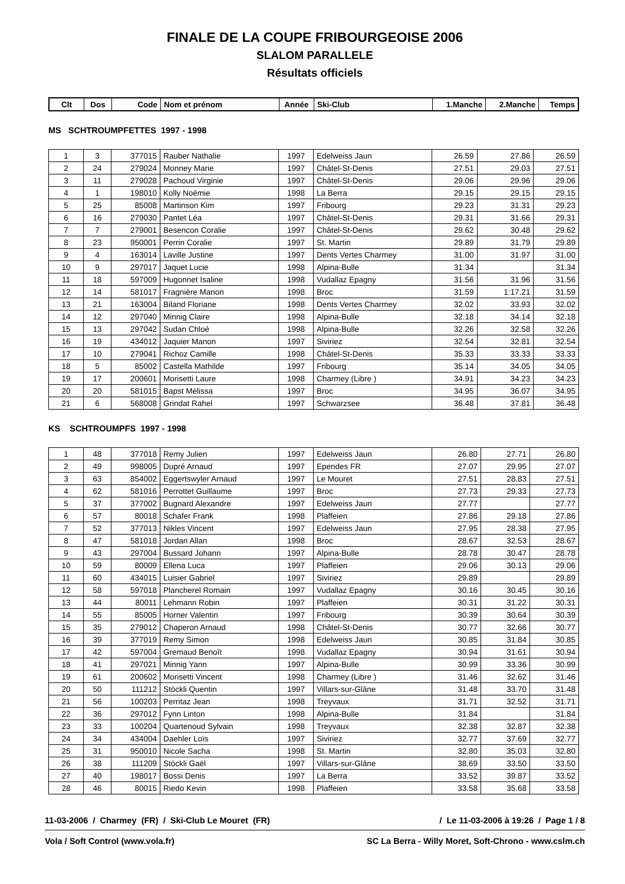FINALE DE LA COUPE FRIBOURGEOISE 2006
SLALOM PARALLELE
Résultats officiels
| Clt | Dos | Code | Nom et prénom | Année | Ski-Club | 1.Manche | 2.Manche | Temps |
| --- | --- | --- | --- | --- | --- | --- | --- | --- |
MS SCHTROUMPFETTES 1997 - 1998
| 1 | 3 | 377015 | Rauber Nathalie | 1997 | Edelweiss Jaun | 26.59 | 27.86 | 26.59 |
| 2 | 24 | 279024 | Monney Marie | 1997 | Châtel-St-Denis | 27.51 | 29.03 | 27.51 |
| 3 | 11 | 279028 | Pachoud Virginie | 1997 | Châtel-St-Denis | 29.06 | 29.96 | 29.06 |
| 4 | 1 | 198010 | Kolly Noémie | 1998 | La Berra | 29.15 | 29.15 | 29.15 |
| 5 | 25 | 85008 | Martinson Kim | 1997 | Fribourg | 29.23 | 31.31 | 29.23 |
| 6 | 16 | 279030 | Pantet Léa | 1997 | Châtel-St-Denis | 29.31 | 31.66 | 29.31 |
| 7 | 7 | 279001 | Besencon Coralie | 1997 | Châtel-St-Denis | 29.62 | 30.48 | 29.62 |
| 8 | 23 | 950001 | Perrin Coralie | 1997 | St. Martin | 29.89 | 31.79 | 29.89 |
| 9 | 4 | 163014 | Laville Justine | 1997 | Dents Vertes Charmey | 31.00 | 31.97 | 31.00 |
| 10 | 9 | 297017 | Jaquet Lucie | 1998 | Alpina-Bulle | 31.34 | | 31.34 |
| 11 | 18 | 597009 | Hugonnet Isaline | 1998 | Vudallaz Epagny | 31.56 | 31.96 | 31.56 |
| 12 | 14 | 581017 | Fragnière Manon | 1998 | Broc | 31.59 | 1:17.21 | 31.59 |
| 13 | 21 | 163004 | Biland Floriane | 1998 | Dents Vertes Charmey | 32.02 | 33.93 | 32.02 |
| 14 | 12 | 297040 | Minnig Claire | 1998 | Alpina-Bulle | 32.18 | 34.14 | 32.18 |
| 15 | 13 | 297042 | Sudan Chloé | 1998 | Alpina-Bulle | 32.26 | 32.58 | 32.26 |
| 16 | 19 | 434012 | Jaquier Manon | 1997 | Siviriez | 32.54 | 32.81 | 32.54 |
| 17 | 10 | 279041 | Richoz Camille | 1998 | Châtel-St-Denis | 35.33 | 33.33 | 33.33 |
| 18 | 5 | 85002 | Castella Mathilde | 1997 | Fribourg | 35.14 | 34.05 | 34.05 |
| 19 | 17 | 200601 | Morisetti Laure | 1998 | Charmey (Libre ) | 34.91 | 34.23 | 34.23 |
| 20 | 20 | 581015 | Bapst Mélissa | 1997 | Broc | 34.95 | 36.07 | 34.95 |
| 21 | 6 | 568008 | Grindat Rahel | 1997 | Schwarzsee | 36.48 | 37.81 | 36.48 |
KS SCHTROUMPFS 1997 - 1998
| 1 | 48 | 377018 | Remy Julien | 1997 | Edelweiss Jaun | 26.80 | 27.71 | 26.80 |
| 2 | 49 | 998005 | Dupré Arnaud | 1997 | Ependes FR | 27.07 | 29.95 | 27.07 |
| 3 | 63 | 854002 | Eggertswyler Arnaud | 1997 | Le Mouret | 27.51 | 28.83 | 27.51 |
| 4 | 62 | 581016 | Perrottet Guillaume | 1997 | Broc | 27.73 | 29.33 | 27.73 |
| 5 | 37 | 377002 | Bugnard Alexandre | 1997 | Edelweiss Jaun | 27.77 | | 27.77 |
| 6 | 57 | 80018 | Schafer Frank | 1998 | Plaffeien | 27.86 | 29.18 | 27.86 |
| 7 | 52 | 377013 | Nikles Vincent | 1997 | Edelweiss Jaun | 27.95 | 28.38 | 27.95 |
| 8 | 47 | 581018 | Jordan Allan | 1998 | Broc | 28.67 | 32.53 | 28.67 |
| 9 | 43 | 297004 | Bussard Johann | 1997 | Alpina-Bulle | 28.78 | 30.47 | 28.78 |
| 10 | 59 | 80009 | Ellena Luca | 1997 | Plaffeien | 29.06 | 30.13 | 29.06 |
| 11 | 60 | 434015 | Luisier Gabriel | 1997 | Siviriez | 29.89 | | 29.89 |
| 12 | 58 | 597018 | Plancherel Romain | 1997 | Vudallaz Epagny | 30.16 | 30.45 | 30.16 |
| 13 | 44 | 80011 | Lehmann Robin | 1997 | Plaffeien | 30.31 | 31.22 | 30.31 |
| 14 | 55 | 85005 | Horner Valentin | 1997 | Fribourg | 30.39 | 30.64 | 30.39 |
| 15 | 35 | 279012 | Chaperon Arnaud | 1998 | Châtel-St-Denis | 30.77 | 32.66 | 30.77 |
| 16 | 39 | 377019 | Remy Simon | 1998 | Edelweiss Jaun | 30.85 | 31.84 | 30.85 |
| 17 | 42 | 597004 | Gremaud Benoît | 1998 | Vudallaz Epagny | 30.94 | 31.61 | 30.94 |
| 18 | 41 | 297021 | Minnig Yann | 1997 | Alpina-Bulle | 30.99 | 33.36 | 30.99 |
| 19 | 61 | 200602 | Morisetti Vincent | 1998 | Charmey (Libre ) | 31.46 | 32.62 | 31.46 |
| 20 | 50 | 111212 | Stöckli Quentin | 1997 | Villars-sur-Glâne | 31.48 | 33.70 | 31.48 |
| 21 | 56 | 100203 | Perritaz Jean | 1998 | Treyvaux | 31.71 | 32.52 | 31.71 |
| 22 | 36 | 297012 | Fynn Linton | 1998 | Alpina-Bulle | 31.84 | | 31.84 |
| 23 | 33 | 100204 | Quartenoud Sylvain | 1998 | Treyvaux | 32.38 | 32.87 | 32.38 |
| 24 | 34 | 434004 | Daehler Loïs | 1997 | Siviriez | 32.77 | 37.69 | 32.77 |
| 25 | 31 | 950010 | Nicole Sacha | 1998 | St. Martin | 32.80 | 35.03 | 32.80 |
| 26 | 38 | 111209 | Stöckli Gaël | 1997 | Villars-sur-Glâne | 38.69 | 33.50 | 33.50 |
| 27 | 40 | 198017 | Bossi Denis | 1997 | La Berra | 33.52 | 39.87 | 33.52 |
| 28 | 46 | 80015 | Riedo Kevin | 1998 | Plaffeien | 33.58 | 35.68 | 33.58 |
11-03-2006 / Charmey (FR) / Ski-Club Le Mouret (FR) / Le 11-03-2006 à 19:26 / Page 1 / 8
Vola / Soft Control (www.vola.fr) SC La Berra - Willy Moret, Soft-Chrono - www.cslm.ch